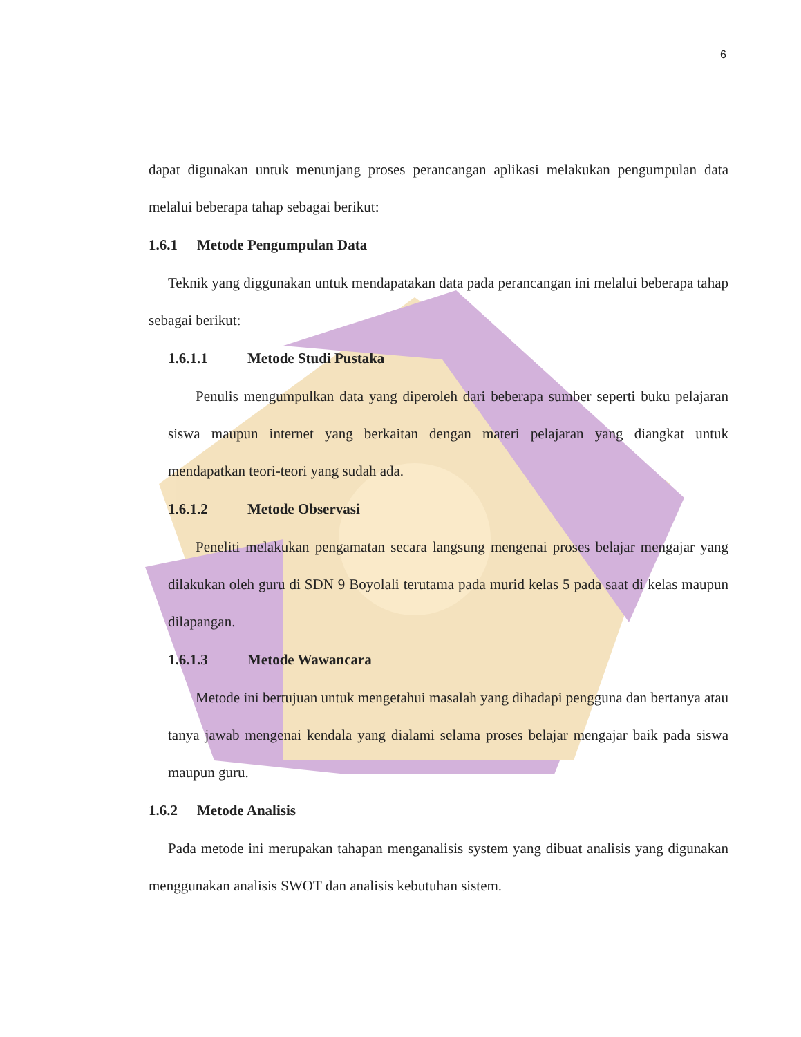6
dapat digunakan untuk menunjang proses perancangan aplikasi melakukan pengumpulan data melalui beberapa tahap sebagai berikut:
1.6.1 Metode Pengumpulan Data
Teknik yang diggunakan untuk mendapatakan data pada perancangan ini melalui beberapa tahap sebagai berikut:
1.6.1.1 Metode Studi Pustaka
Penulis mengumpulkan data yang diperoleh dari beberapa sumber seperti buku pelajaran siswa maupun internet yang berkaitan dengan materi pelajaran yang diangkat untuk mendapatkan teori-teori yang sudah ada.
1.6.1.2 Metode Observasi
Peneliti melakukan pengamatan secara langsung mengenai proses belajar mengajar yang dilakukan oleh guru di SDN 9 Boyolali terutama pada murid kelas 5 pada saat di kelas maupun dilapangan.
1.6.1.3 Metode Wawancara
Metode ini bertujuan untuk mengetahui masalah yang dihadapi pengguna dan bertanya atau tanya jawab mengenai kendala yang dialami selama proses belajar mengajar baik pada siswa maupun guru.
1.6.2 Metode Analisis
Pada metode ini merupakan tahapan menganalisis system yang dibuat analisis yang digunakan menggunakan analisis SWOT dan analisis kebutuhan sistem.